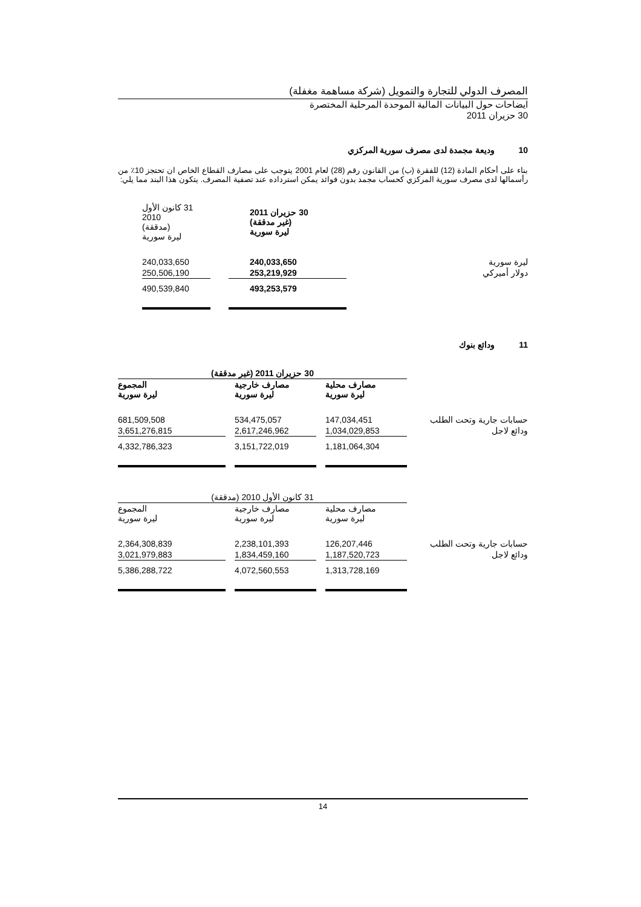المصرف الدولي للتجارة والتمويل (شركة مساهمة مغفلة)
ايضاحات حول البيانات المالية الموحدة المرحلية المختصرة
30 حزيران 2011
10 وديعة مجمدة لدى مصرف سورية المركزي
بناء على أحكام المادة (12) للفقرة (ب) من القانون رقم (28) لعام 2001 يتوجب على مصارف القطاع الخاص ان تحتجز 10٪ من رأسمالها لدى مصرف سورية المركزي كحساب مجمد بدون فوائد يمكن استرداده عند تصفية المصرف. يتكون هذا البند مما يلي:
| | 30 حزيران 2011 (غير مدققة) ليرة سورية | | 31 كانون الأول 2010 (مدققة) ليرة سورية | |
| ليرة سورية | 240,033,650 | | 240,033,650 | |
| دولار أميركي | 253,219,929 | | 250,506,190 | |
| | 493,253,579 | | 490,539,840 | |
11 ودائع بنوك
| | 30 حزيران 2011 (غير مدققة) | | | | |
| | مصارف محلية ليرة سورية | | مصارف خارجية ليرة سورية | | المجموع ليرة سورية |
| حسابات جارية وتحت الطلب | 147,034,451 | | 534,475,057 | | 681,509,508 |
| ودائع لاجل | 1,034,029,853 | | 2,617,246,962 | | 3,651,276,815 |
| | 1,181,064,304 | | 3,151,722,019 | | 4,332,786,323 |
| | 31 كانون الأول 2010 (مدققة) | | | | |
| | مصارف محلية ليرة سورية | | مصارف خارجية ليرة سورية | | المجموع ليرة سورية |
| حسابات جارية وتحت الطلب | 126,207,446 | | 2,238,101,393 | | 2,364,308,839 |
| ودائع لاجل | 1,187,520,723 | | 1,834,459,160 | | 3,021,979,883 |
| | 1,313,728,169 | | 4,072,560,553 | | 5,386,288,722 |
14